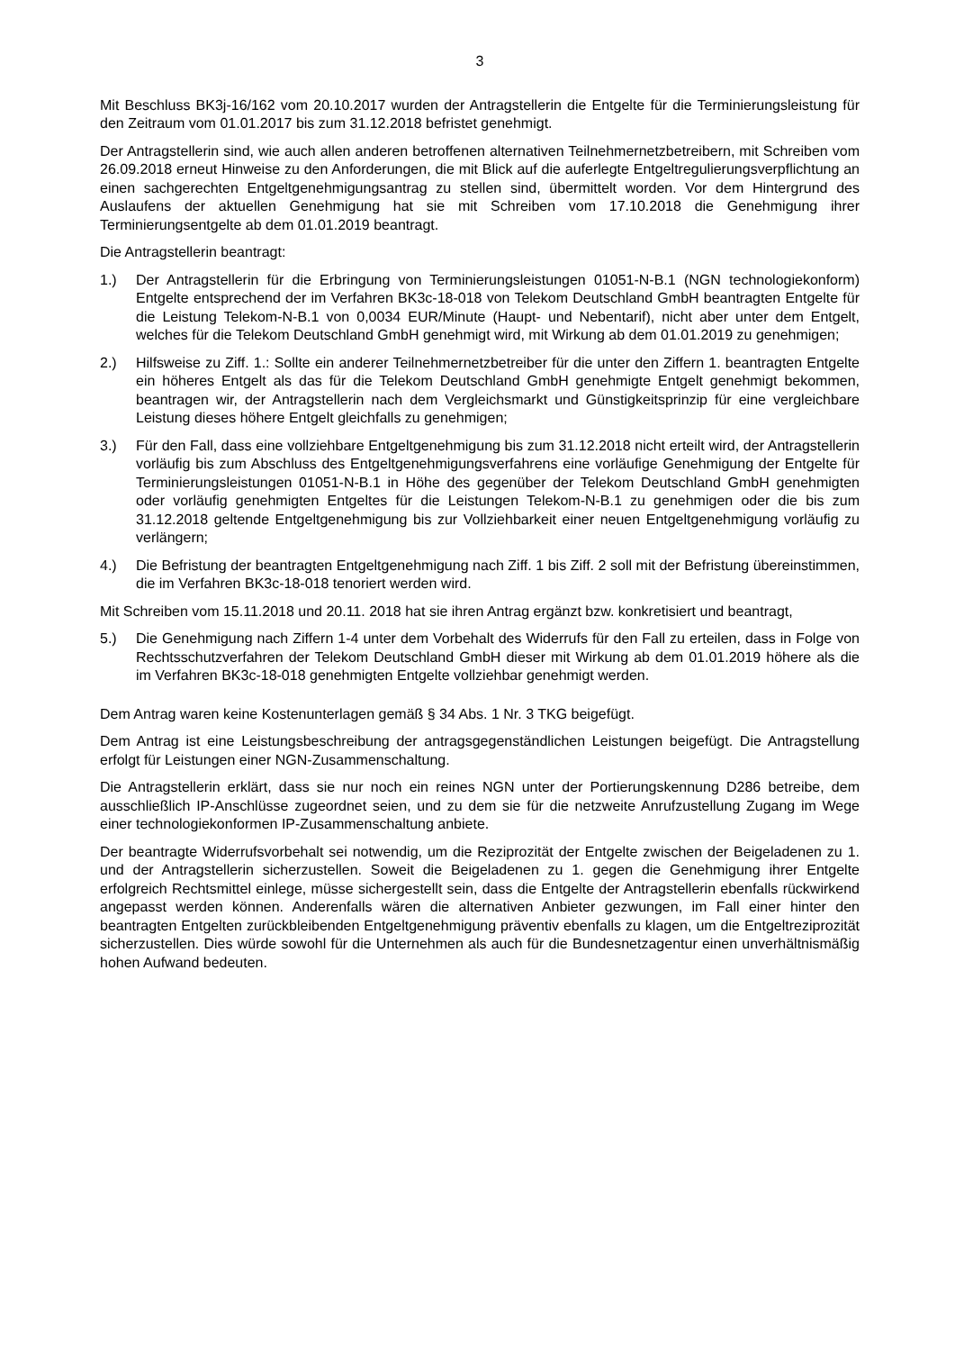3
Mit Beschluss BK3j-16/162 vom 20.10.2017 wurden der Antragstellerin die Entgelte für die Terminierungsleistung für den Zeitraum vom 01.01.2017 bis zum 31.12.2018 befristet genehmigt.
Der Antragstellerin sind, wie auch allen anderen betroffenen alternativen Teilnehmernetzbetreibern, mit Schreiben vom 26.09.2018 erneut Hinweise zu den Anforderungen, die mit Blick auf die auferlegte Entgeltregulierungsverpflichtung an einen sachgerechten Entgeltgenehmigungsantrag zu stellen sind, übermittelt worden. Vor dem Hintergrund des Auslaufens der aktuellen Genehmigung hat sie mit Schreiben vom 17.10.2018 die Genehmigung ihrer Terminierungsentgelte ab dem 01.01.2019 beantragt.
Die Antragstellerin beantragt:
1.) Der Antragstellerin für die Erbringung von Terminierungsleistungen 01051-N-B.1 (NGN technologiekonform) Entgelte entsprechend der im Verfahren BK3c-18-018 von Telekom Deutschland GmbH beantragten Entgelte für die Leistung Telekom-N-B.1 von 0,0034 EUR/Minute (Haupt- und Nebentarif), nicht aber unter dem Entgelt, welches für die Telekom Deutschland GmbH genehmigt wird, mit Wirkung ab dem 01.01.2019 zu genehmigen;
2.) Hilfsweise zu Ziff. 1.: Sollte ein anderer Teilnehmernetzbetreiber für die unter den Ziffern 1. beantragten Entgelte ein höheres Entgelt als das für die Telekom Deutschland GmbH genehmigte Entgelt genehmigt bekommen, beantragen wir, der Antragstellerin nach dem Vergleichsmarkt und Günstigkeitsprinzip für eine vergleichbare Leistung dieses höhere Entgelt gleichfalls zu genehmigen;
3.) Für den Fall, dass eine vollziehbare Entgeltgenehmigung bis zum 31.12.2018 nicht erteilt wird, der Antragstellerin vorläufig bis zum Abschluss des Entgeltgenehmigungsverfahrens eine vorläufige Genehmigung der Entgelte für Terminierungsleistungen 01051-N-B.1 in Höhe des gegenüber der Telekom Deutschland GmbH genehmigten oder vorläufig genehmigten Entgeltes für die Leistungen Telekom-N-B.1 zu genehmigen oder die bis zum 31.12.2018 geltende Entgeltgenehmigung bis zur Vollziehbarkeit einer neuen Entgeltgenehmigung vorläufig zu verlängern;
4.) Die Befristung der beantragten Entgeltgenehmigung nach Ziff. 1 bis Ziff. 2 soll mit der Befristung übereinstimmen, die im Verfahren BK3c-18-018 tenoriert werden wird.
Mit Schreiben vom 15.11.2018 und 20.11. 2018 hat sie ihren Antrag ergänzt bzw. konkretisiert und beantragt,
5.) Die Genehmigung nach Ziffern 1-4 unter dem Vorbehalt des Widerrufs für den Fall zu erteilen, dass in Folge von Rechtsschutzverfahren der Telekom Deutschland GmbH dieser mit Wirkung ab dem 01.01.2019 höhere als die im Verfahren BK3c-18-018 genehmigten Entgelte vollziehbar genehmigt werden.
Dem Antrag waren keine Kostenunterlagen gemäß § 34 Abs. 1 Nr. 3 TKG beigefügt.
Dem Antrag ist eine Leistungsbeschreibung der antragsgegenständlichen Leistungen beigefügt. Die Antragstellung erfolgt für Leistungen einer NGN-Zusammenschaltung.
Die Antragstellerin erklärt, dass sie nur noch ein reines NGN unter der Portierungskennung D286 betreibe, dem ausschließlich IP-Anschlüsse zugeordnet seien, und zu dem sie für die netzweite Anrufzustellung Zugang im Wege einer technologiekonformen IP-Zusammenschaltung anbiete.
Der beantragte Widerrufsvorbehalt sei notwendig, um die Reziprozität der Entgelte zwischen der Beigeladenen zu 1. und der Antragstellerin sicherzustellen. Soweit die Beigeladenen zu 1. gegen die Genehmigung ihrer Entgelte erfolgreich Rechtsmittel einlege, müsse sichergestellt sein, dass die Entgelte der Antragstellerin ebenfalls rückwirkend angepasst werden können. Anderenfalls wären die alternativen Anbieter gezwungen, im Fall einer hinter den beantragten Entgelten zurückbleibenden Entgeltgenehmigung präventiv ebenfalls zu klagen, um die Entgeltreziprozität sicherzustellen. Dies würde sowohl für die Unternehmen als auch für die Bundesnetzagentur einen unverhältnismäßig hohen Aufwand bedeuten.